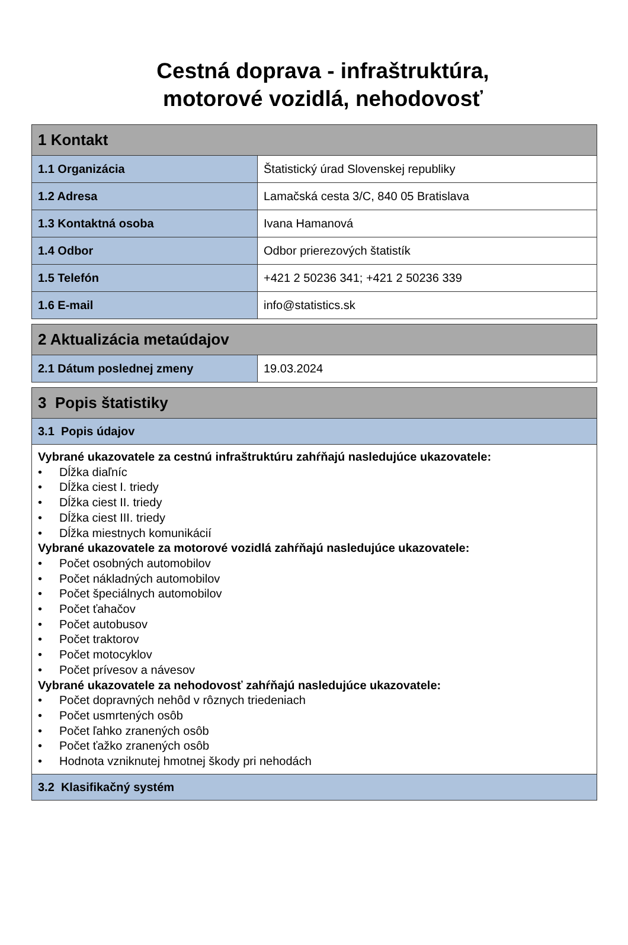Cestná doprava - infraštruktúra,
motorové vozidlá, nehodovosť
| 1 Kontakt | |
| 1.1 Organizácia | Štatistický úrad Slovenskej republiky |
| 1.2 Adresa | Lamačská cesta 3/C, 840 05 Bratislava |
| 1.3 Kontaktná osoba | Ivana Hamanová |
| 1.4 Odbor | Odbor prierezových štatistík |
| 1.5 Telefón | +421 2 50236 341; +421 2 50236 339 |
| 1.6 E-mail | info@statistics.sk |
| 2 Aktualizácia metaúdajov | |
| 2.1 Dátum poslednej zmeny | 19.03.2024 |
| 3 Popis štatistiky |
| 3.1 Popis údajov |
| Vybrané ukazovatele za cestnú infraštruktúru zahŕňajú nasledujúce ukazovatele: • Dĺžka diaľníc • Dĺžka ciest I. triedy • Dĺžka ciest II. triedy • Dĺžka ciest III. triedy • Dĺžka miestnych komunikácií Vybrané ukazovatele za motorové vozidlá zahŕňajú nasledujúce ukazovatele: • Počet osobných automobilov • Počet nákladných automobilov • Počet špeciálnych automobilov • Počet ťahačov • Počet autobusov • Počet traktorov • Počet motocyklov • Počet prívesov a návesov Vybrané ukazovatele za nehodovosť zahŕňajú nasledujúce ukazovatele: • Počet dopravných nehôd v rôznych triedeniach • Počet usmrtených osôb • Počet ľahko zranených osôb • Počet ťažko zranených osôb • Hodnota vzniknutej hmotnej škody pri nehodách |
| 3.2 Klasifikačný systém |